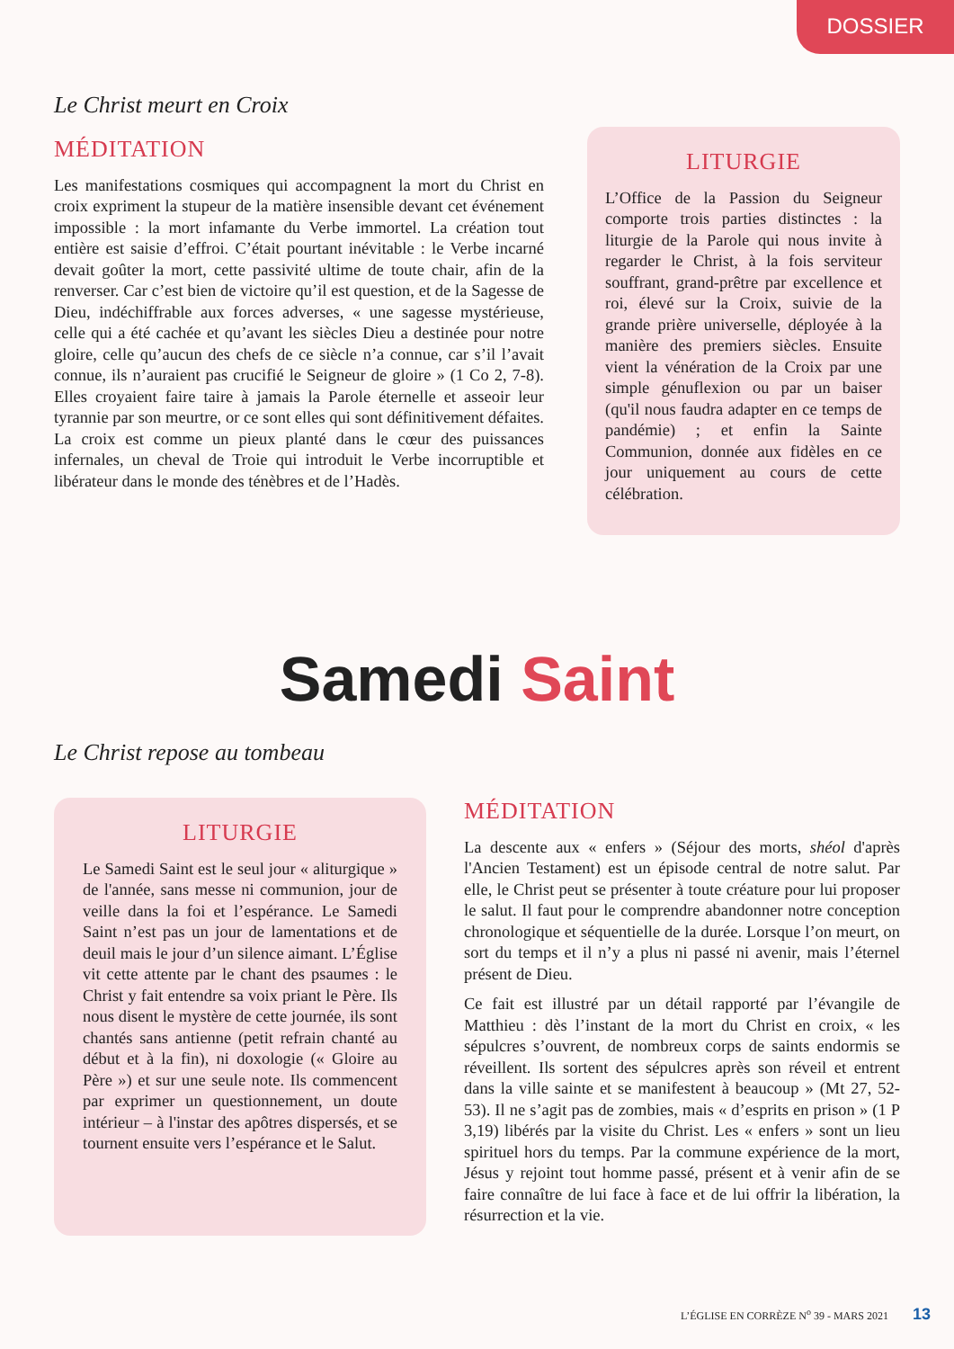DOSSIER
Le Christ meurt en Croix
MÉDITATION
Les manifestations cosmiques qui accompagnent la mort du Christ en croix expriment la stupeur de la matière insensible devant cet événement impossible : la mort infamante du Verbe immortel. La création tout entière est saisie d’effroi. C’était pourtant inévitable : le Verbe incarné devait goûter la mort, cette passivité ultime de toute chair, afin de la renverser. Car c’est bien de victoire qu’il est question, et de la Sagesse de Dieu, indéchiffrable aux forces adverses, « une sagesse mystérieuse, celle qui a été cachée et qu’avant les siècles Dieu a destinée pour notre gloire, celle qu’aucun des chefs de ce siècle n’a connue, car s’il l’avait connue, ils n’auraient pas crucifié le Seigneur de gloire » (1 Co 2, 7-8). Elles croyaient faire taire à jamais la Parole éternelle et asseoir leur tyrannie par son meurtre, or ce sont elles qui sont définitivement défaites. La croix est comme un pieux planté dans le cœur des puissances infernales, un cheval de Troie qui introduit le Verbe incorruptible et libérateur dans le monde des ténèbres et de l’Hadès.
LITURGIE
L’Office de la Passion du Seigneur comporte trois parties distinctes : la liturgie de la Parole qui nous invite à regarder le Christ, à la fois serviteur souffrant, grand-prêtre par excellence et roi, élevé sur la Croix, suivie de la grande prière universelle, déployée à la manière des premiers siècles. Ensuite vient la vénération de la Croix par une simple génuflexion ou par un baiser (qu'il nous faudra adapter en ce temps de pandémie) ; et enfin la Sainte Communion, donnée aux fidèles en ce jour uniquement au cours de cette célébration.
Samedi Saint
Le Christ repose au tombeau
LITURGIE
Le Samedi Saint est le seul jour « aliturgique » de l'année, sans messe ni communion, jour de veille dans la foi et l’espérance. Le Samedi Saint n’est pas un jour de lamentations et de deuil mais le jour d’un silence aimant. L’Église vit cette attente par le chant des psaumes : le Christ y fait entendre sa voix priant le Père. Ils nous disent le mystère de cette journée, ils sont chantés sans antienne (petit refrain chanté au début et à la fin), ni doxologie (« Gloire au Père ») et sur une seule note. Ils commencent par exprimer un questionnement, un doute intérieur – à l'instar des apôtres dispersés, et se tournent ensuite vers l’espérance et le Salut.
MÉDITATION
La descente aux « enfers » (Séjour des morts, shéol d'après l'Ancien Testament) est un épisode central de notre salut. Par elle, le Christ peut se présenter à toute créature pour lui proposer le salut. Il faut pour le comprendre abandonner notre conception chronologique et séquentielle de la durée. Lorsque l’on meurt, on sort du temps et il n’y a plus ni passé ni avenir, mais l’éternel présent de Dieu.
Ce fait est illustré par un détail rapporté par l’évangile de Matthieu : dès l’instant de la mort du Christ en croix, « les sépulcres s’ouvrent, de nombreux corps de saints endormis se réveillent. Ils sortent des sépulcres après son réveil et entrent dans la ville sainte et se manifestent à beaucoup » (Mt 27, 52-53). Il ne s’agit pas de zombies, mais « d’esprits en prison » (1 P 3,19) libérés par la visite du Christ. Les « enfers » sont un lieu spirituel hors du temps. Par la commune expérience de la mort, Jésus y rejoint tout homme passé, présent et à venir afin de se faire connaître de lui face à face et de lui offrir la libération, la résurrection et la vie.
L’ÉGLISE EN CORRÈZE N<sup>o</sup> 39 - MARS 2021 13